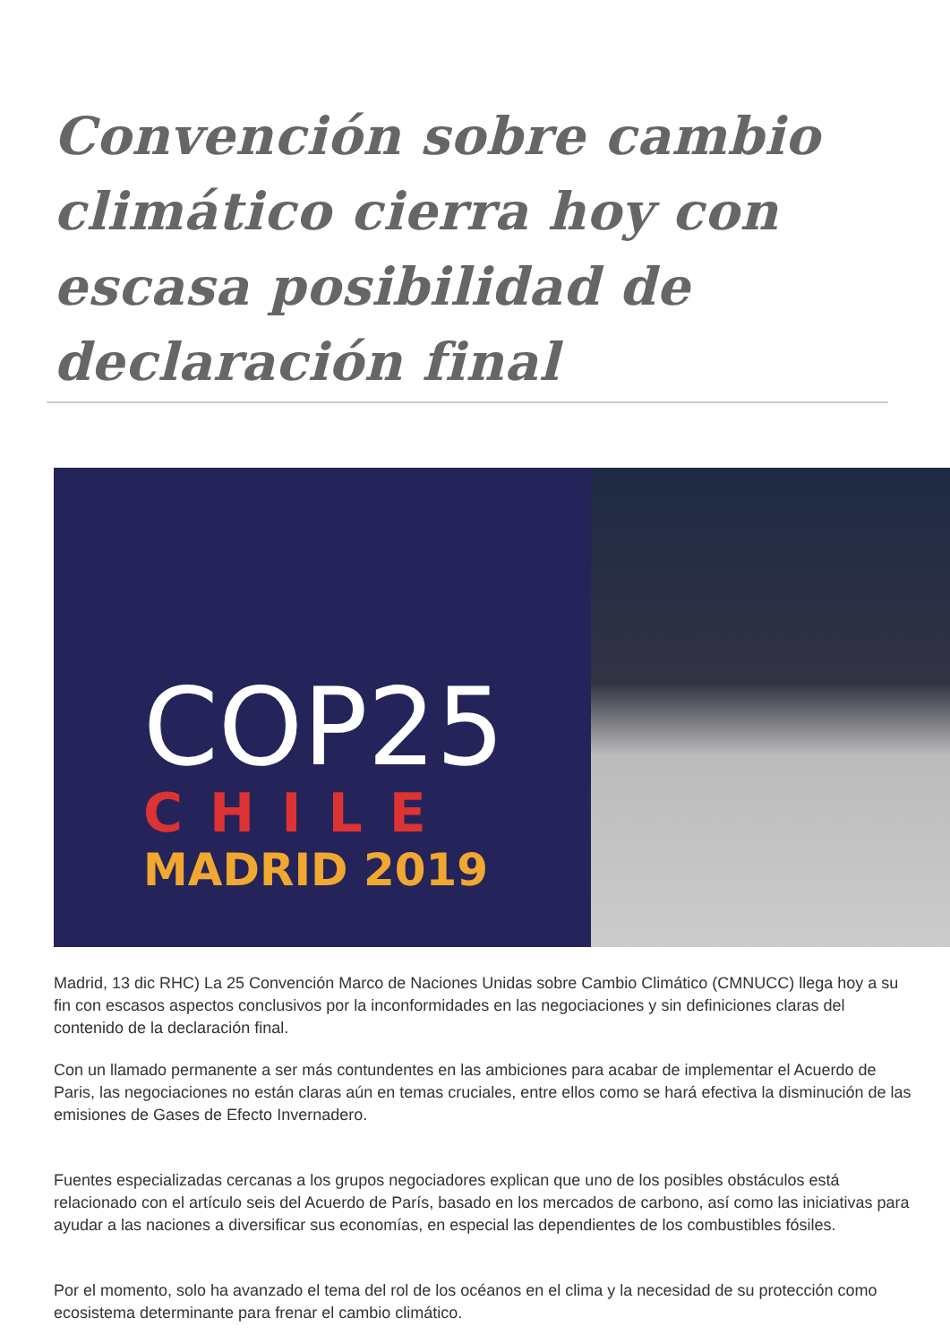Convención sobre cambio climático cierra hoy con escasa posibilidad de declaración final
COP25
CHILE
MADRID 2019
Madrid, 13 dic RHC) La 25 Convención Marco de Naciones Unidas sobre Cambio Climático (CMNUCC) llega hoy a su fin con escasos aspectos conclusivos por la inconformidades en las negociaciones y sin definiciones claras del contenido de la declaración final.
Con un llamado permanente a ser más contundentes en las ambiciones para acabar de implementar el Acuerdo de Paris, las negociaciones no están claras aún en temas cruciales, entre ellos como se hará efectiva la disminución de las emisiones de Gases de Efecto Invernadero.
Fuentes especializadas cercanas a los grupos negociadores explican que uno de los posibles obstáculos está relacionado con el artículo seis del Acuerdo de París, basado en los mercados de carbono, así como las iniciativas para ayudar a las naciones a diversificar sus economías, en especial las dependientes de los combustibles fósiles.
Por el momento, solo ha avanzado el tema del rol de los océanos en el clima y la necesidad de su protección como ecosistema determinante para frenar el cambio climático.